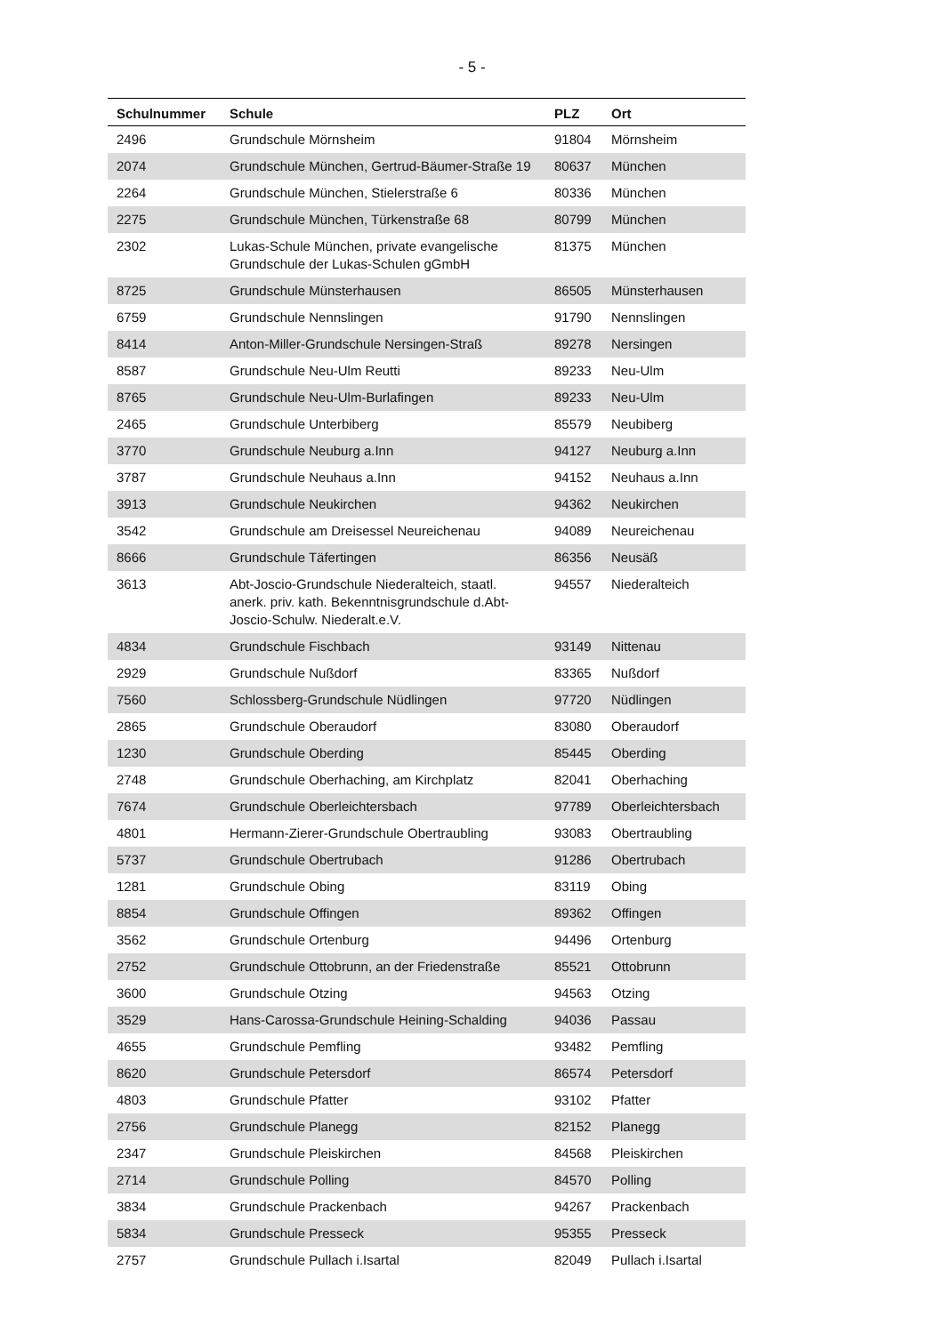- 5 -
| Schulnummer | Schule | PLZ | Ort |
| --- | --- | --- | --- |
| 2496 | Grundschule Mörnsheim | 91804 | Mörnsheim |
| 2074 | Grundschule München, Gertrud-Bäumer-Straße 19 | 80637 | München |
| 2264 | Grundschule München, Stielerstraße 6 | 80336 | München |
| 2275 | Grundschule München, Türkenstraße 68 | 80799 | München |
| 2302 | Lukas-Schule München, private evangelische Grundschule der Lukas-Schulen gGmbH | 81375 | München |
| 8725 | Grundschule Münsterhausen | 86505 | Münsterhausen |
| 6759 | Grundschule Nennslingen | 91790 | Nennslingen |
| 8414 | Anton-Miller-Grundschule Nersingen-Straß | 89278 | Nersingen |
| 8587 | Grundschule Neu-Ulm Reutti | 89233 | Neu-Ulm |
| 8765 | Grundschule Neu-Ulm-Burlafingen | 89233 | Neu-Ulm |
| 2465 | Grundschule Unterbiberg | 85579 | Neubiberg |
| 3770 | Grundschule Neuburg a.Inn | 94127 | Neuburg a.Inn |
| 3787 | Grundschule Neuhaus a.Inn | 94152 | Neuhaus a.Inn |
| 3913 | Grundschule Neukirchen | 94362 | Neukirchen |
| 3542 | Grundschule am Dreisessel Neureichenau | 94089 | Neureichenau |
| 8666 | Grundschule Täfertingen | 86356 | Neusäß |
| 3613 | Abt-Joscio-Grundschule Niederalteich, staatl. anerk. priv. kath. Bekenntnisgrundschule d.Abt-Joscio-Schulw. Niederalt.e.V. | 94557 | Niederalteich |
| 4834 | Grundschule Fischbach | 93149 | Nittenau |
| 2929 | Grundschule Nußdorf | 83365 | Nußdorf |
| 7560 | Schlossberg-Grundschule Nüdlingen | 97720 | Nüdlingen |
| 2865 | Grundschule Oberaudorf | 83080 | Oberaudorf |
| 1230 | Grundschule Oberding | 85445 | Oberding |
| 2748 | Grundschule Oberhaching, am Kirchplatz | 82041 | Oberhaching |
| 7674 | Grundschule Oberleichtersbach | 97789 | Oberleichtersbach |
| 4801 | Hermann-Zierer-Grundschule Obertraubling | 93083 | Obertraubling |
| 5737 | Grundschule Obertrubach | 91286 | Obertrubach |
| 1281 | Grundschule Obing | 83119 | Obing |
| 8854 | Grundschule Offingen | 89362 | Offingen |
| 3562 | Grundschule Ortenburg | 94496 | Ortenburg |
| 2752 | Grundschule Ottobrunn, an der Friedenstraße | 85521 | Ottobrunn |
| 3600 | Grundschule Otzing | 94563 | Otzing |
| 3529 | Hans-Carossa-Grundschule Heining-Schalding | 94036 | Passau |
| 4655 | Grundschule Pemfling | 93482 | Pemfling |
| 8620 | Grundschule Petersdorf | 86574 | Petersdorf |
| 4803 | Grundschule Pfatter | 93102 | Pfatter |
| 2756 | Grundschule Planegg | 82152 | Planegg |
| 2347 | Grundschule Pleiskirchen | 84568 | Pleiskirchen |
| 2714 | Grundschule Polling | 84570 | Polling |
| 3834 | Grundschule Prackenbach | 94267 | Prackenbach |
| 5834 | Grundschule Presseck | 95355 | Presseck |
| 2757 | Grundschule Pullach i.Isartal | 82049 | Pullach i.Isartal |